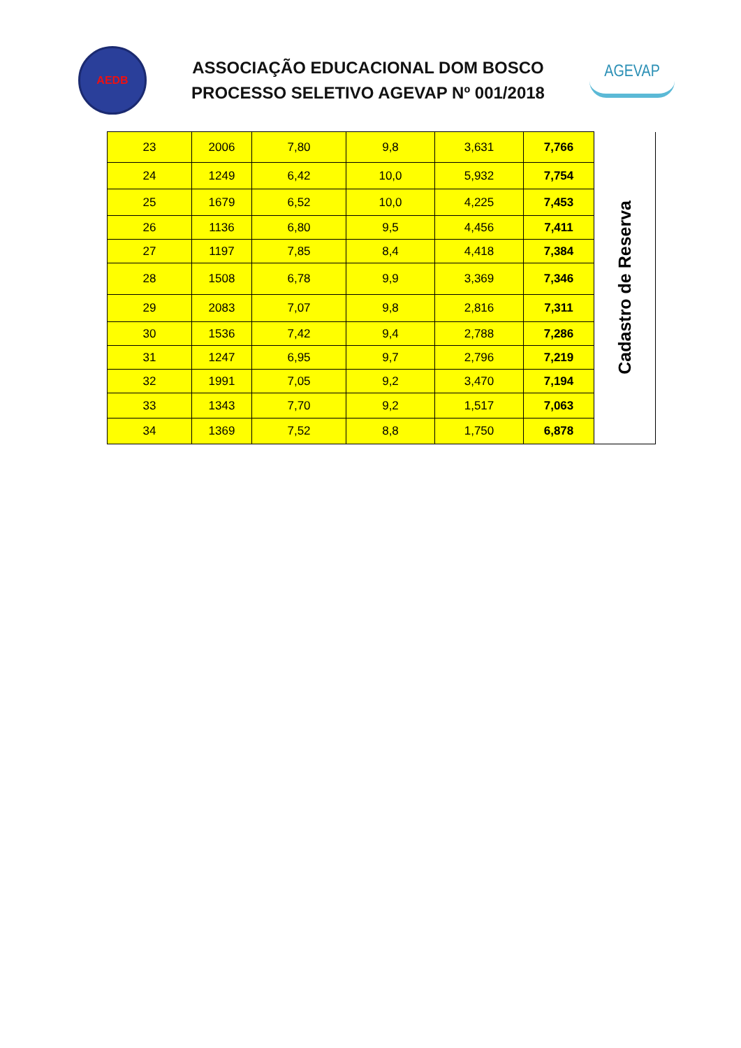AEDB
ASSOCIAÇÃO EDUCACIONAL DOM BOSCO
PROCESSO SELETIVO AGEVAP Nº 001/2018
AGEVAP
| 23 | 2006 | 7,80 | 9,8 | 3,631 | 7,766 | Cadastro de Reserva |
| 24 | 1249 | 6,42 | 10,0 | 5,932 | 7,754 | |
| 25 | 1679 | 6,52 | 10,0 | 4,225 | 7,453 | |
| 26 | 1136 | 6,80 | 9,5 | 4,456 | 7,411 | |
| 27 | 1197 | 7,85 | 8,4 | 4,418 | 7,384 | |
| 28 | 1508 | 6,78 | 9,9 | 3,369 | 7,346 | |
| 29 | 2083 | 7,07 | 9,8 | 2,816 | 7,311 | |
| 30 | 1536 | 7,42 | 9,4 | 2,788 | 7,286 | |
| 31 | 1247 | 6,95 | 9,7 | 2,796 | 7,219 | |
| 32 | 1991 | 7,05 | 9,2 | 3,470 | 7,194 | |
| 33 | 1343 | 7,70 | 9,2 | 1,517 | 7,063 | |
| 34 | 1369 | 7,52 | 8,8 | 1,750 | 6,878 | |